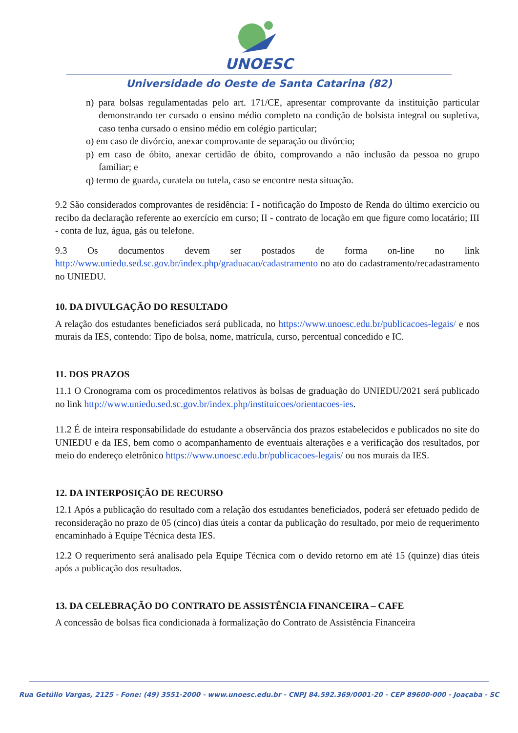UNOESC
Universidade do Oeste de Santa Catarina (82)
n) para bolsas regulamentadas pelo art. 171/CE, apresentar comprovante da instituição particular demonstrando ter cursado o ensino médio completo na condição de bolsista integral ou supletiva, caso tenha cursado o ensino médio em colégio particular;
o) em caso de divórcio, anexar comprovante de separação ou divórcio;
p) em caso de óbito, anexar certidão de óbito, comprovando a não inclusão da pessoa no grupo familiar; e
q) termo de guarda, curatela ou tutela, caso se encontre nesta situação.
9.2 São considerados comprovantes de residência: I - notificação do Imposto de Renda do último exercício ou recibo da declaração referente ao exercício em curso; II - contrato de locação em que figure como locatário; III - conta de luz, água, gás ou telefone.
9.3 Os documentos devem ser postados de forma on-line no link http://www.uniedu.sed.sc.gov.br/index.php/graduacao/cadastramento no ato do cadastramento/recadastramento no UNIEDU.
10. DA DIVULGAÇÃO DO RESULTADO
A relação dos estudantes beneficiados será publicada, no https://www.unoesc.edu.br/publicacoes-legais/ e nos murais da IES, contendo: Tipo de bolsa, nome, matrícula, curso, percentual concedido e IC.
11. DOS PRAZOS
11.1 O Cronograma com os procedimentos relativos às bolsas de graduação do UNIEDU/2021 será publicado no link http://www.uniedu.sed.sc.gov.br/index.php/instituicoes/orientacoes-ies.
11.2 É de inteira responsabilidade do estudante a observância dos prazos estabelecidos e publicados no site do UNIEDU e da IES, bem como o acompanhamento de eventuais alterações e a verificação dos resultados, por meio do endereço eletrônico https://www.unoesc.edu.br/publicacoes-legais/ ou nos murais da IES.
12. DA INTERPOSIÇÃO DE RECURSO
12.1 Após a publicação do resultado com a relação dos estudantes beneficiados, poderá ser efetuado pedido de reconsideração no prazo de 05 (cinco) dias úteis a contar da publicação do resultado, por meio de requerimento encaminhado à Equipe Técnica desta IES.
12.2 O requerimento será analisado pela Equipe Técnica com o devido retorno em até 15 (quinze) dias úteis após a publicação dos resultados.
13. DA CELEBRAÇÃO DO CONTRATO DE ASSISTÊNCIA FINANCEIRA – CAFE
A concessão de bolsas fica condicionada à formalização do Contrato de Assistência Financeira
Rua Getúlio Vargas, 2125 - Fone: (49) 3551-2000 - www.unoesc.edu.br - CNPJ 84.592.369/0001-20 - CEP 89600-000 - Joaçaba - SC